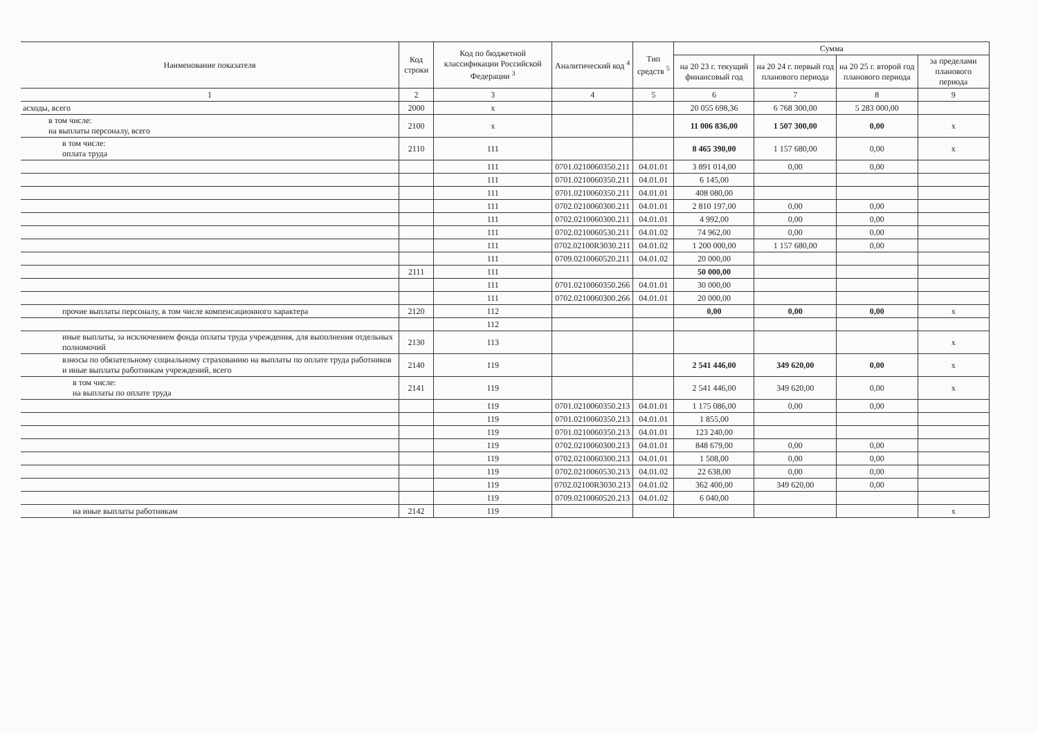| Наименование показателя | Код строки | Код по бюджетной классификации Российской Федерации <sup>3</sup> | Аналитический код <sup>4</sup> | Тип средств <sup>5</sup> | Сумма | | | |
| --- | --- | --- | --- | --- | --- | --- | --- | --- |
| | | | | | на 20 23 г. текущий финансовый год | на 20 24 г. первый год планового периода | на 20 25 г. второй год планового периода | за пределами планового периода |
| 1 | 2 | 3 | 4 | 5 | 6 | 7 | 8 | 9 |
| асходы, всего | 2000 | x | | | 20 055 698,36 | 6 768 300,00 | 5 283 000,00 | |
| в том числе: на выплаты персоналу, всего | 2100 | x | | | 11 006 836,00 | 1 507 300,00 | 0,00 | x |
| в том числе: оплата труда | 2110 | 111 | | | 8 465 390,00 | 1 157 680,00 | 0,00 | x |
| | | 111 | 0701.0210060350.211 | 04.01.01 | 3 891 014,00 | 0,00 | 0,00 | |
| | | 111 | 0701.0210060350.211 | 04.01.01 | 6 145,00 | | | |
| | | 111 | 0701.0210060350.211 | 04.01.01 | 408 080,00 | | | |
| | | 111 | 0702.0210060300.211 | 04.01.01 | 2 810 197,00 | 0,00 | 0,00 | |
| | | 111 | 0702.0210060300.211 | 04.01.01 | 4 992,00 | 0,00 | 0,00 | |
| | | 111 | 0702.0210060530.211 | 04.01.02 | 74 962,00 | 0,00 | 0,00 | |
| | | 111 | 0702.02100R3030.211 | 04.01.02 | 1 200 000,00 | 1 157 680,00 | 0,00 | |
| | | 111 | 0709.0210060520.211 | 04.01.02 | 20 000,00 | | | |
| | 2111 | 111 | | | 50 000,00 | | | |
| | | 111 | 0701.0210060350.266 | 04.01.01 | 30 000,00 | | | |
| | | 111 | 0702.0210060300.266 | 04.01.01 | 20 000,00 | | | |
| прочие выплаты персоналу, в том числе компенсационного характера | 2120 | 112 | | | 0,00 | 0,00 | 0,00 | x |
| | | 112 | | | | | | |
| иные выплаты, за исключением фонда оплаты труда учреждения, для выполнения отдельных полномочий | 2130 | 113 | | | | | | x |
| взносы по обязательному социальному страхованию на выплаты по оплате труда работников и иные выплаты работникам учреждений, всего | 2140 | 119 | | | 2 541 446,00 | 349 620,00 | 0,00 | x |
| в том числе: на выплаты по оплате труда | 2141 | 119 | | | 2 541 446,00 | 349 620,00 | 0,00 | x |
| | | 119 | 0701.0210060350.213 | 04.01.01 | 1 175 086,00 | 0,00 | 0,00 | |
| | | 119 | 0701.0210060350.213 | 04.01.01 | 1 855,00 | | | |
| | | 119 | 0701.0210060350.213 | 04.01.01 | 123 240,00 | | | |
| | | 119 | 0702.0210060300.213 | 04.01.01 | 848 679,00 | 0,00 | 0,00 | |
| | | 119 | 0702.0210060300.213 | 04.01.01 | 1 508,00 | 0,00 | 0,00 | |
| | | 119 | 0702.0210060530.213 | 04.01.02 | 22 638,00 | 0,00 | 0,00 | |
| | | 119 | 0702.02100R3030.213 | 04.01.02 | 362 400,00 | 349 620,00 | 0,00 | |
| | | 119 | 0709.0210060520.213 | 04.01.02 | 6 040,00 | | | |
| на иные выплаты работникам | 2142 | 119 | | | | | | x |